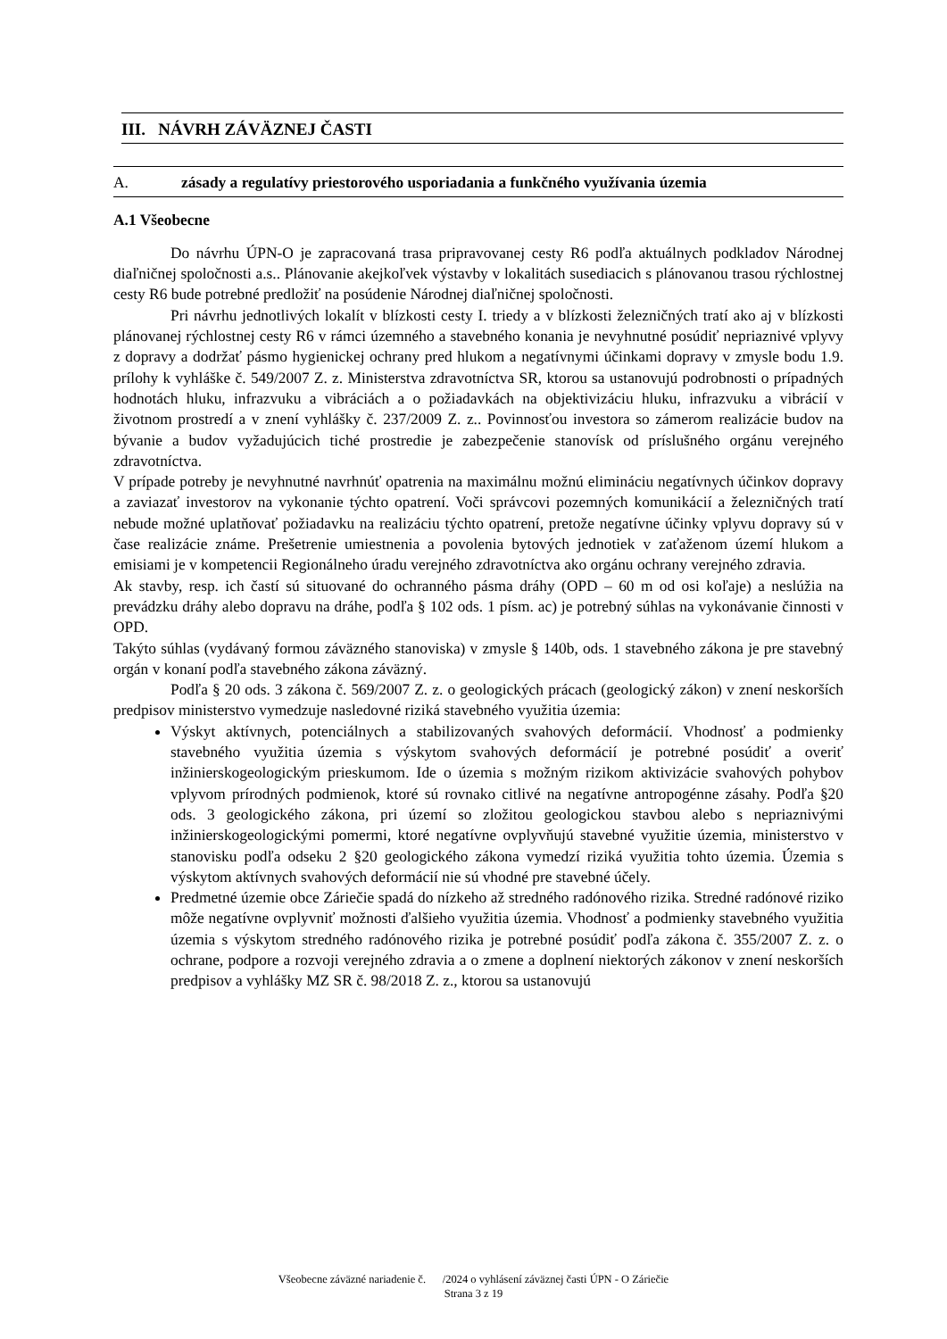III. NÁVRH ZÁVÄZNEJ ČASTI
A. zásady a regulatívy priestorového usporiadania a funkčného využívania územia
A.1 Všeobecne
Do návrhu ÚPN-O je zapracovaná trasa pripravovanej cesty R6 podľa aktuálnych podkladov Národnej diaľničnej spoločnosti a.s.. Plánovanie akejkoľvek výstavby v lokalitách susediacich s plánovanou trasou rýchlostnej cesty R6 bude potrebné predložiť na posúdenie Národnej diaľničnej spoločnosti.
Pri návrhu jednotlivých lokalít v blízkosti cesty I. triedy a v blízkosti železničných tratí ako aj v blízkosti plánovanej rýchlostnej cesty R6 v rámci územného a stavebného konania je nevyhnutné posúdiť nepriaznivé vplyvy z dopravy a dodržať pásmo hygienickej ochrany pred hlukom a negatívnymi účinkami dopravy v zmysle bodu 1.9. prílohy k vyhláške č. 549/2007 Z. z. Ministerstva zdravotníctva SR, ktorou sa ustanovujú podrobnosti o prípadných hodnotách hluku, infrazvuku a vibráciách a o požiadavkách na objektivizáciu hluku, infrazvuku a vibrácií v životnom prostredí a v znení vyhlášky č. 237/2009 Z. z.. Povinnosťou investora so zámerom realizácie budov na bývanie a budov vyžadujúcich tiché prostredie je zabezpečenie stanovísk od príslušného orgánu verejného zdravotníctva.
V prípade potreby je nevyhnutné navrhnúť opatrenia na maximálnu možnú elimináciu negatívnych účinkov dopravy a zaviazať investorov na vykonanie týchto opatrení. Voči správcovi pozemných komunikácií a železničných tratí nebude možné uplatňovať požiadavku na realizáciu týchto opatrení, pretože negatívne účinky vplyvu dopravy sú v čase realizácie známe. Prešetrenie umiestnenia a povolenia bytových jednotiek v zaťaženom území hlukom a emisiami je v kompetencii Regionálneho úradu verejného zdravotníctva ako orgánu ochrany verejného zdravia.
Ak stavby, resp. ich častí sú situované do ochranného pásma dráhy (OPD – 60 m od osi koľaje) a neslúžia na prevádzku dráhy alebo dopravu na dráhe, podľa § 102 ods. 1 písm. ac) je potrebný súhlas na vykonávanie činnosti v OPD.
Takýto súhlas (vydávaný formou záväzného stanoviska) v zmysle § 140b, ods. 1 stavebného zákona je pre stavebný orgán v konaní podľa stavebného zákona záväzný.
Podľa § 20 ods. 3 zákona č. 569/2007 Z. z. o geologických prácach (geologický zákon) v znení neskorších predpisov ministerstvo vymedzuje nasledovné riziká stavebného využitia územia:
Výskyt aktívnych, potenciálnych a stabilizovaných svahových deformácií. Vhodnosť a podmienky stavebného využitia územia s výskytom svahových deformácií je potrebné posúdiť a overiť inžinierskogeologickým prieskumom. Ide o územia s možným rizikom aktivizácie svahových pohybov vplyvom prírodných podmienok, ktoré sú rovnako citlivé na negatívne antropogénne zásahy. Podľa §20 ods. 3 geologického zákona, pri území so zložitou geologickou stavbou alebo s nepriaznivými inžinierskogeologickými pomermi, ktoré negatívne ovplyvňujú stavebné využitie územia, ministerstvo v stanovisku podľa odseku 2 §20 geologického zákona vymedzí riziká využitia tohto územia. Územia s výskytom aktívnych svahových deformácií nie sú vhodné pre stavebné účely.
Predmetné územie obce Záriečie spadá do nízkeho až stredného radónového rizika. Stredné radónové riziko môže negatívne ovplyvniť možnosti ďalšieho využitia územia. Vhodnosť a podmienky stavebného využitia územia s výskytom stredného radónového rizika je potrebné posúdiť podľa zákona č. 355/2007 Z. z. o ochrane, podpore a rozvoji verejného zdravia a o zmene a doplnení niektorých zákonov v znení neskorších predpisov a vyhlášky MZ SR č. 98/2018 Z. z., ktorou sa ustanovujú
Všeobecne záväzné nariadenie č. /2024 o vyhlásení záväznej časti ÚPN - O Záriečie
Strana 3 z 19